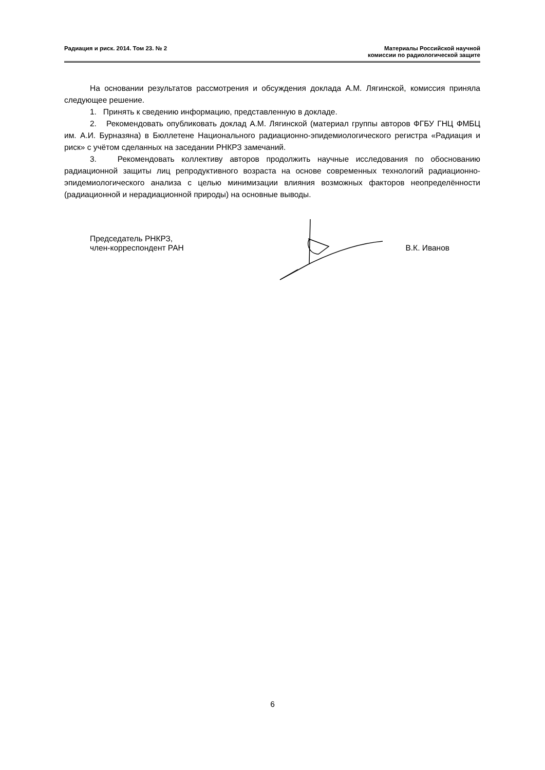Радиация и риск. 2014. Том 23. № 2
Материалы Российской научной
комиссии по радиологической защите
На основании результатов рассмотрения и обсуждения доклада А.М. Лягинской, комиссия приняла следующее решение.
1. Принять к сведению информацию, представленную в докладе.
2. Рекомендовать опубликовать доклад А.М. Лягинской (материал группы авторов ФГБУ ГНЦ ФМБЦ им. А.И. Бурназяна) в Бюллетене Национального радиационно-эпидемиологического регистра «Радиация и риск» с учётом сделанных на заседании РНКРЗ замечаний.
3. Рекомендовать коллективу авторов продолжить научные исследования по обоснованию радиационной защиты лиц репродуктивного возраста на основе современных технологий радиационно-эпидемиологического анализа с целью минимизации влияния возможных факторов неопределённости (радиационной и нерадиационной природы) на основные выводы.
Председатель РНКРЗ,
член-корреспондент РАН
В.К. Иванов
6